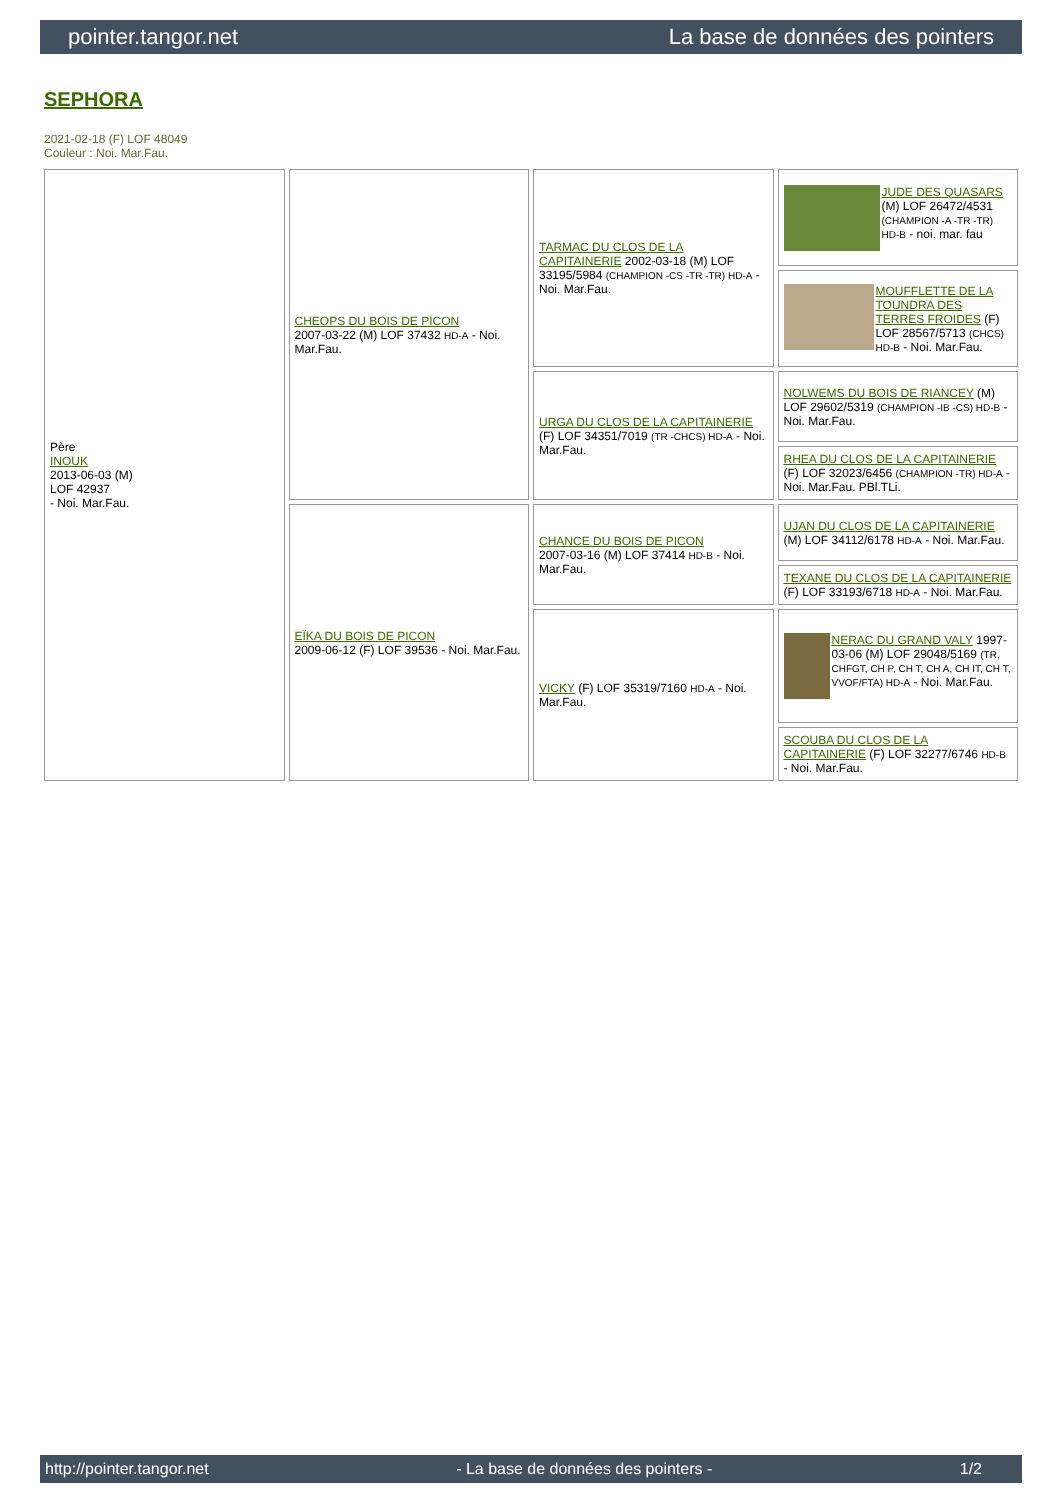pointer.tangor.net La base de données des pointers
SEPHORA
2021-02-18 (F) LOF 48049
Couleur : Noi. Mar.Fau.
| Père INOUK 2013-06-03 (M) LOF 42937 - Noi. Mar.Fau. | CHEOPS DU BOIS DE PICON 2007-03-22 (M) LOF 37432 HD-A - Noi. Mar.Fau. | TARMAC DU CLOS DE LA CAPITAINERIE 2002-03-18 (M) LOF 33195/5984 (CHAMPION -CS -TR -TR) HD-A - Noi. Mar.Fau. | JUDE DES QUASARS (M) LOF 26472/4531 (CHAMPION -A -TR -TR) HD-B - noi. mar. fau |
| | | | MOUFFLETTE DE LA TOUNDRA DES TERRES FROIDES (F) LOF 28567/5713 (CHCS) HD-B - Noi. Mar.Fau. |
| | | URGA DU CLOS DE LA CAPITAINERIE (F) LOF 34351/7019 (TR -CHCS) HD-A - Noi. Mar.Fau. | NOLWEMS DU BOIS DE RIANCEY (M) LOF 29602/5319 (CHAMPION -IB -CS) HD-B - Noi. Mar.Fau. |
| | | | RHEA DU CLOS DE LA CAPITAINERIE (F) LOF 32023/6456 (CHAMPION -TR) HD-A - Noi. Mar.Fau. PBl.TLi. |
| | EÏKA DU BOIS DE PICON 2009-06-12 (F) LOF 39536 - Noi. Mar.Fau. | CHANCE DU BOIS DE PICON 2007-03-16 (M) LOF 37414 HD-B - Noi. Mar.Fau. | UJAN DU CLOS DE LA CAPITAINERIE (M) LOF 34112/6178 HD-A - Noi. Mar.Fau. |
| | | | TEXANE DU CLOS DE LA CAPITAINERIE (F) LOF 33193/6718 HD-A - Noi. Mar.Fau. |
| | | VICKY (F) LOF 35319/7160 HD-A - Noi. Mar.Fau. | NERAC DU GRAND VALY 1997-03-06 (M) LOF 29048/5169 (TR, CHFGT, CH P, CH T, CH A, CH IT, CH T, VVOF/FTA) HD-A - Noi. Mar.Fau. |
| | | | SCOUBA DU CLOS DE LA CAPITAINERIE (F) LOF 32277/6746 HD-B - Noi. Mar.Fau. |
http://pointer.tangor.net - La base de données des pointers - 1/2